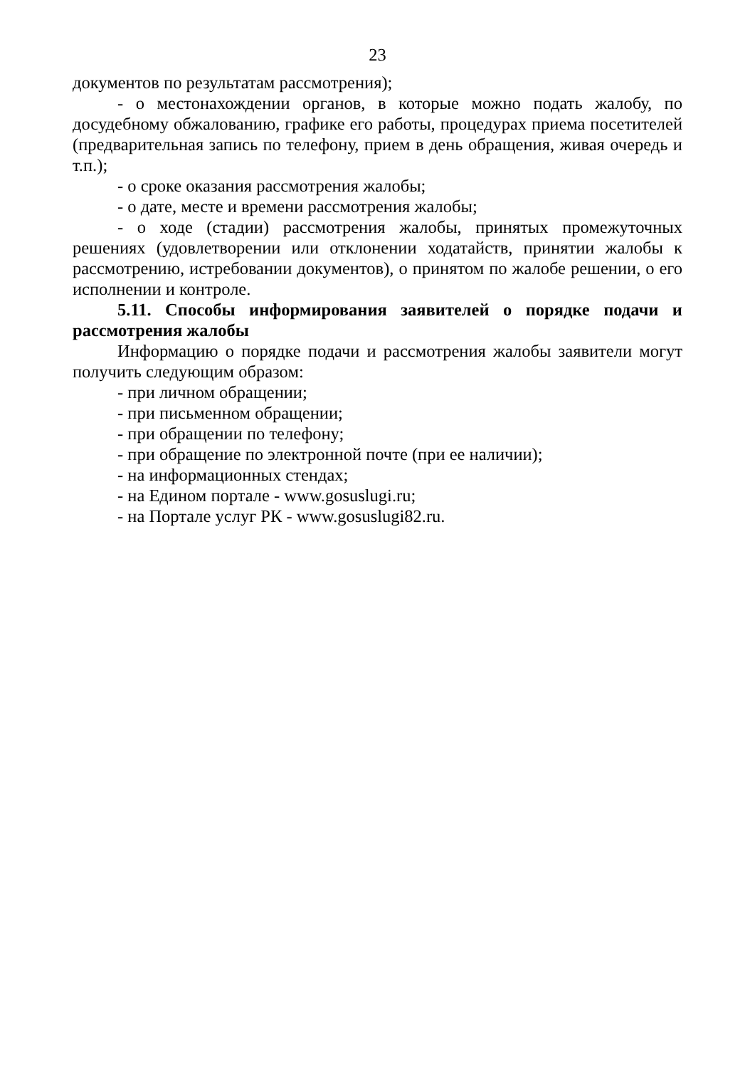23
документов по результатам рассмотрения);
- о местонахождении органов, в которые можно подать жалобу, по досудебному обжалованию, графике его работы, процедурах приема посетителей (предварительная запись по телефону, прием в день обращения, живая очередь и т.п.);
- о сроке оказания рассмотрения жалобы;
- о дате, месте и времени рассмотрения жалобы;
- о ходе (стадии) рассмотрения жалобы, принятых промежуточных решениях (удовлетворении или отклонении ходатайств, принятии жалобы к рассмотрению, истребовании документов), о принятом по жалобе решении, о его исполнении и контроле.
5.11. Способы информирования заявителей о порядке подачи и рассмотрения жалобы
Информацию о порядке подачи и рассмотрения жалобы заявители могут получить следующим образом:
- при личном обращении;
- при письменном обращении;
- при обращении по телефону;
- при обращение по электронной почте (при ее наличии);
- на информационных стендах;
- на Едином портале - www.gosuslugi.ru;
- на Портале услуг РК - www.gosuslugi82.ru.